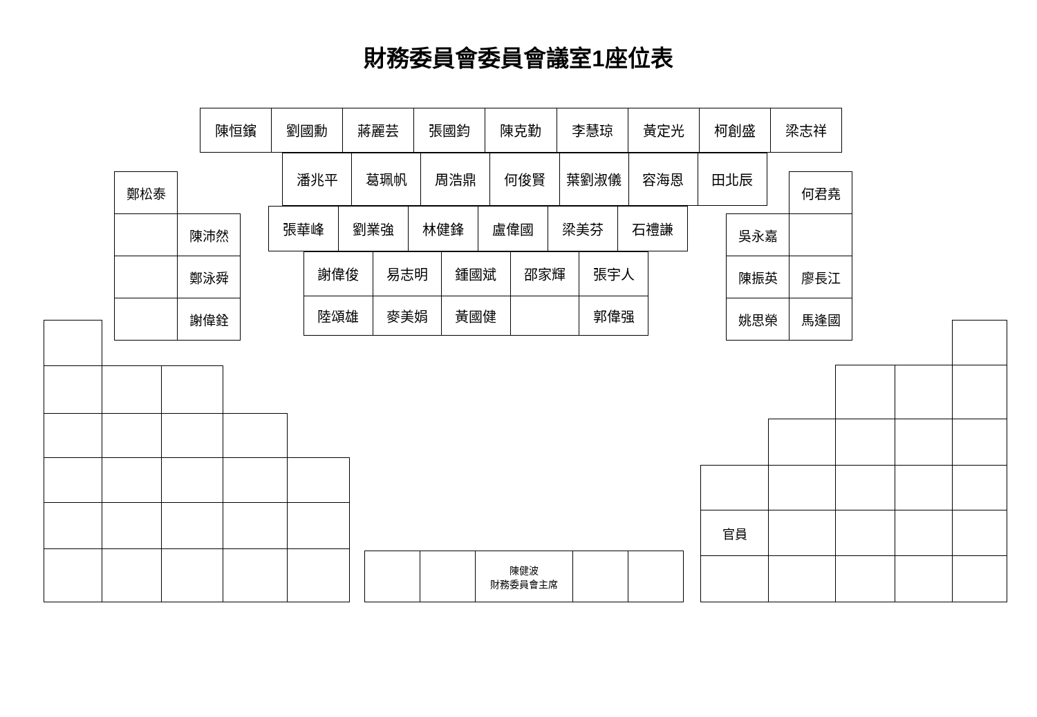財務委員會委員會議室1座位表
| 陳恒鑌 | 劉國勳 | 蔣麗芸 | 張國鈞 | 陳克勤 | 李慧琼 | 黃定光 | 柯創盛 | 梁志祥 |
| 潘兆平 | 葛珮帆 | 周浩鼎 | 何俊賢 | 葉劉淑儀 | 容海恩 | 田北辰 |
| 鄭松泰 | |
| | 陳沛然 |
| | 鄭泳舜 |
| | 謝偉銓 |
| 張華峰 | 劉業強 | 林健鋒 | 盧偉國 | 梁美芬 | 石禮謙 |
| 謝偉俊 | 易志明 | 鍾國斌 | 邵家輝 | 張宇人 |
| 陸頌雄 | 麥美娟 | 黃國健 | | 郭偉强 |
| | 何君堯 |
| 吳永嘉 | |
| 陳振英 | 廖長江 |
| 姚思榮 | 馬逢國 |
| | | 陳健波 財務委員會主席 | | |
| 官員 | | | | |